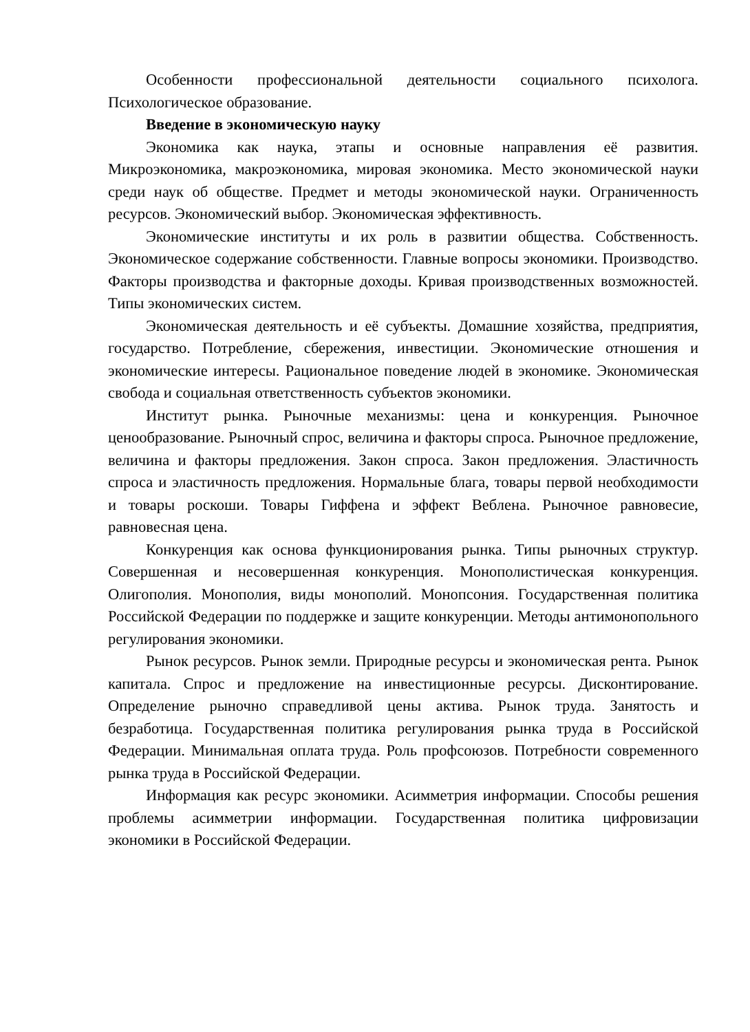Особенности профессиональной деятельности социального психолога. Психологическое образование.
Введение в экономическую науку
Экономика как наука, этапы и основные направления её развития. Микроэкономика, макроэкономика, мировая экономика. Место экономической науки среди наук об обществе. Предмет и методы экономической науки. Ограниченность ресурсов. Экономический выбор. Экономическая эффективность.
Экономические институты и их роль в развитии общества. Собственность. Экономическое содержание собственности. Главные вопросы экономики. Производство. Факторы производства и факторные доходы. Кривая производственных возможностей. Типы экономических систем.
Экономическая деятельность и её субъекты. Домашние хозяйства, предприятия, государство. Потребление, сбережения, инвестиции. Экономические отношения и экономические интересы. Рациональное поведение людей в экономике. Экономическая свобода и социальная ответственность субъектов экономики.
Институт рынка. Рыночные механизмы: цена и конкуренция. Рыночное ценообразование. Рыночный спрос, величина и факторы спроса. Рыночное предложение, величина и факторы предложения. Закон спроса. Закон предложения. Эластичность спроса и эластичность предложения. Нормальные блага, товары первой необходимости и товары роскоши. Товары Гиффена и эффект Веблена. Рыночное равновесие, равновесная цена.
Конкуренция как основа функционирования рынка. Типы рыночных структур. Совершенная и несовершенная конкуренция. Монополистическая конкуренция. Олигополия. Монополия, виды монополий. Монопсония. Государственная политика Российской Федерации по поддержке и защите конкуренции. Методы антимонопольного регулирования экономики.
Рынок ресурсов. Рынок земли. Природные ресурсы и экономическая рента. Рынок капитала. Спрос и предложение на инвестиционные ресурсы. Дисконтирование. Определение рыночно справедливой цены актива. Рынок труда. Занятость и безработица. Государственная политика регулирования рынка труда в Российской Федерации. Минимальная оплата труда. Роль профсоюзов. Потребности современного рынка труда в Российской Федерации.
Информация как ресурс экономики. Асимметрия информации. Способы решения проблемы асимметрии информации. Государственная политика цифровизации экономики в Российской Федерации.